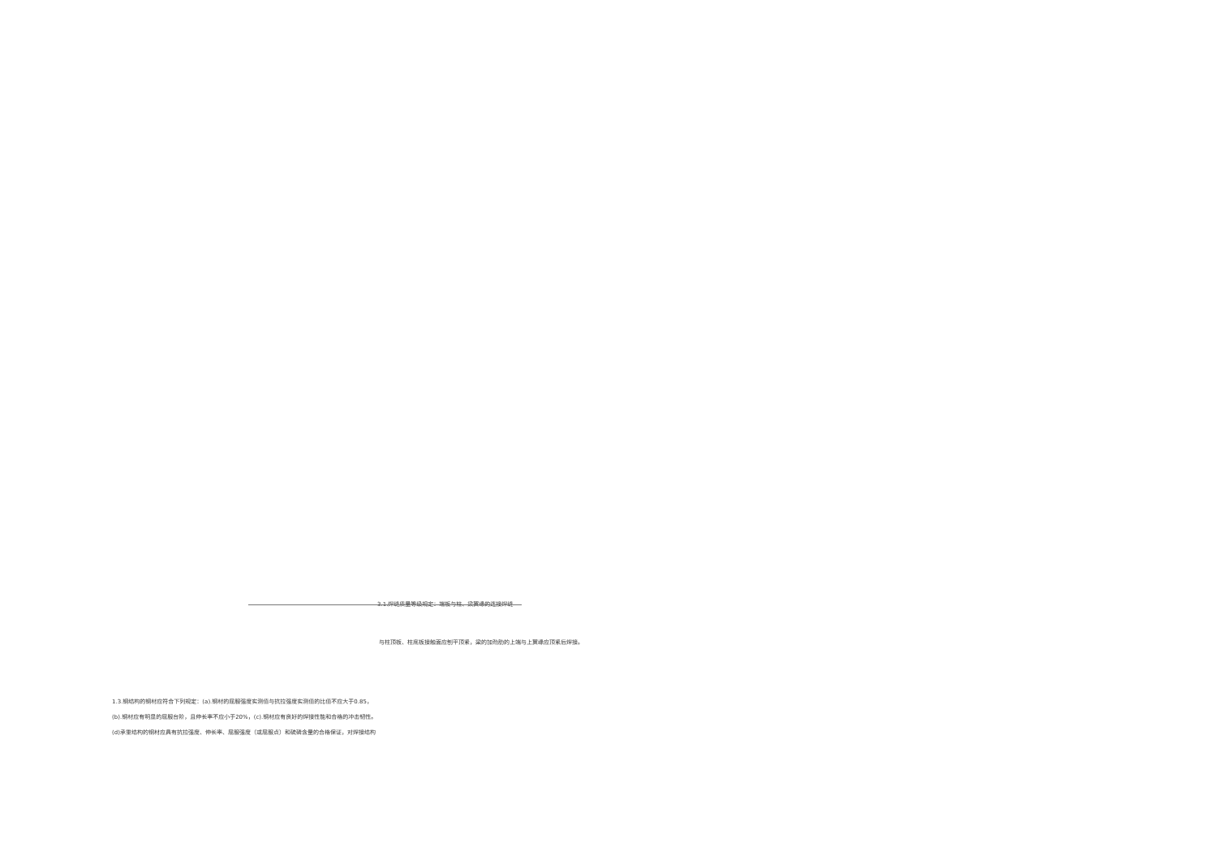3.1.焊缝质量等级规定：端板与柱、梁翼缘的连接焊缝
与柱顶板、柱底板接触面应刨平顶紧，梁的加劲肋的上端与上翼缘应顶紧后焊接。
1.3.钢结构的钢材应符合下列规定：(a).钢材的屈服强度实测值与抗拉强度实测值的比值不应大于0.85，
(b).钢材应有明显的屈服台阶，且伸长率不应小于20%，(c).钢材应有良好的焊接性能和合格的冲击韧性。
(d)承重结构的钢材应具有抗拉强度、伸长率、屈服强度（或屈服点）和硫磷含量的合格保证，对焊接结构